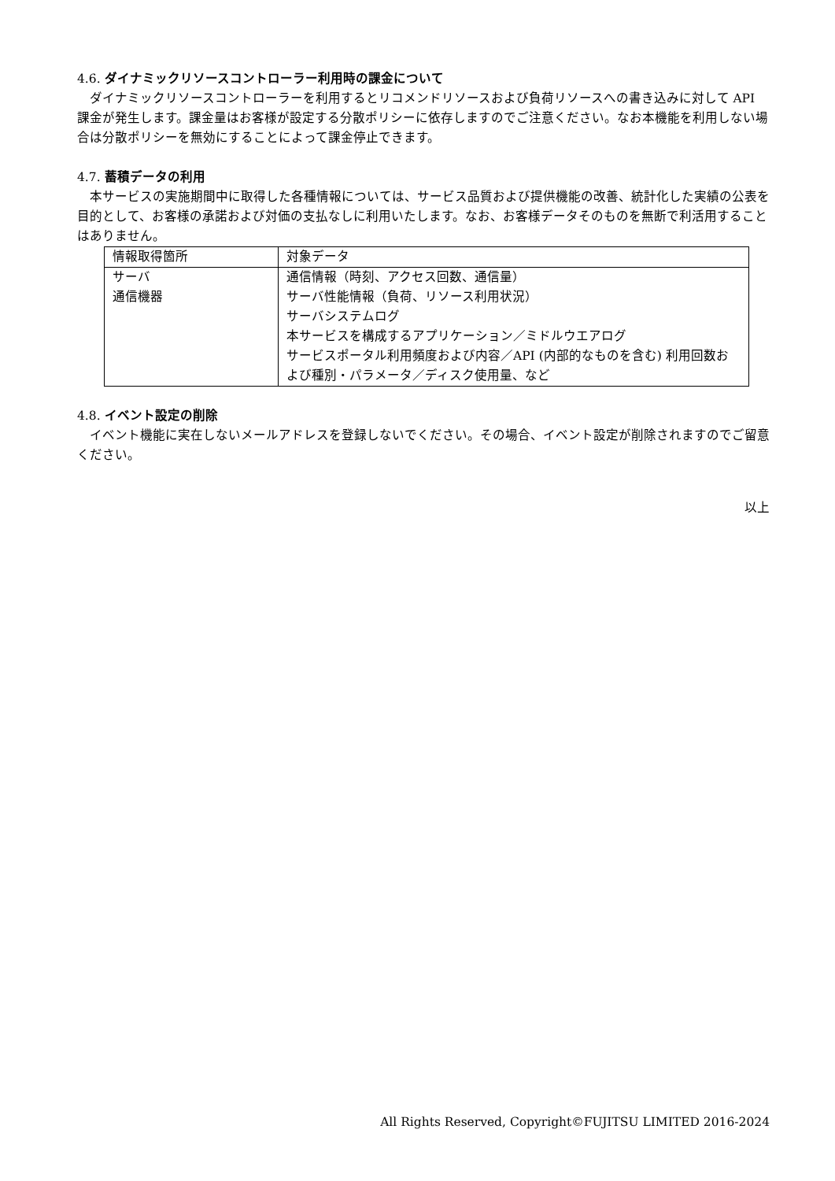4.6. ダイナミックリソースコントローラー利用時の課金について
ダイナミックリソースコントローラーを利用するとリコメンドリソースおよび負荷リソースへの書き込みに対して API 課金が発生します。課金量はお客様が設定する分散ポリシーに依存しますのでご注意ください。なお本機能を利用しない場合は分散ポリシーを無効にすることによって課金停止できます。
4.7. 蓄積データの利用
本サービスの実施期間中に取得した各種情報については、サービス品質および提供機能の改善、統計化した実績の公表を目的として、お客様の承諾および対価の支払なしに利用いたします。なお、お客様データそのものを無断で利活用することはありません。
| 情報取得箇所 | 対象データ |
| サーバ 通信機器 | 通信情報（時刻、アクセス回数、通信量） サーバ性能情報（負荷、リソース利用状況） サーバシステムログ 本サービスを構成するアプリケーション／ミドルウエアログ サービスポータル利用頻度および内容／API (内部的なものを含む) 利用回数および種別・パラメータ／ディスク使用量、など |
4.8. イベント設定の削除
イベント機能に実在しないメールアドレスを登録しないでください。その場合、イベント設定が削除されますのでご留意ください。
以上
All Rights Reserved, Copyright©FUJITSU LIMITED 2016-2024